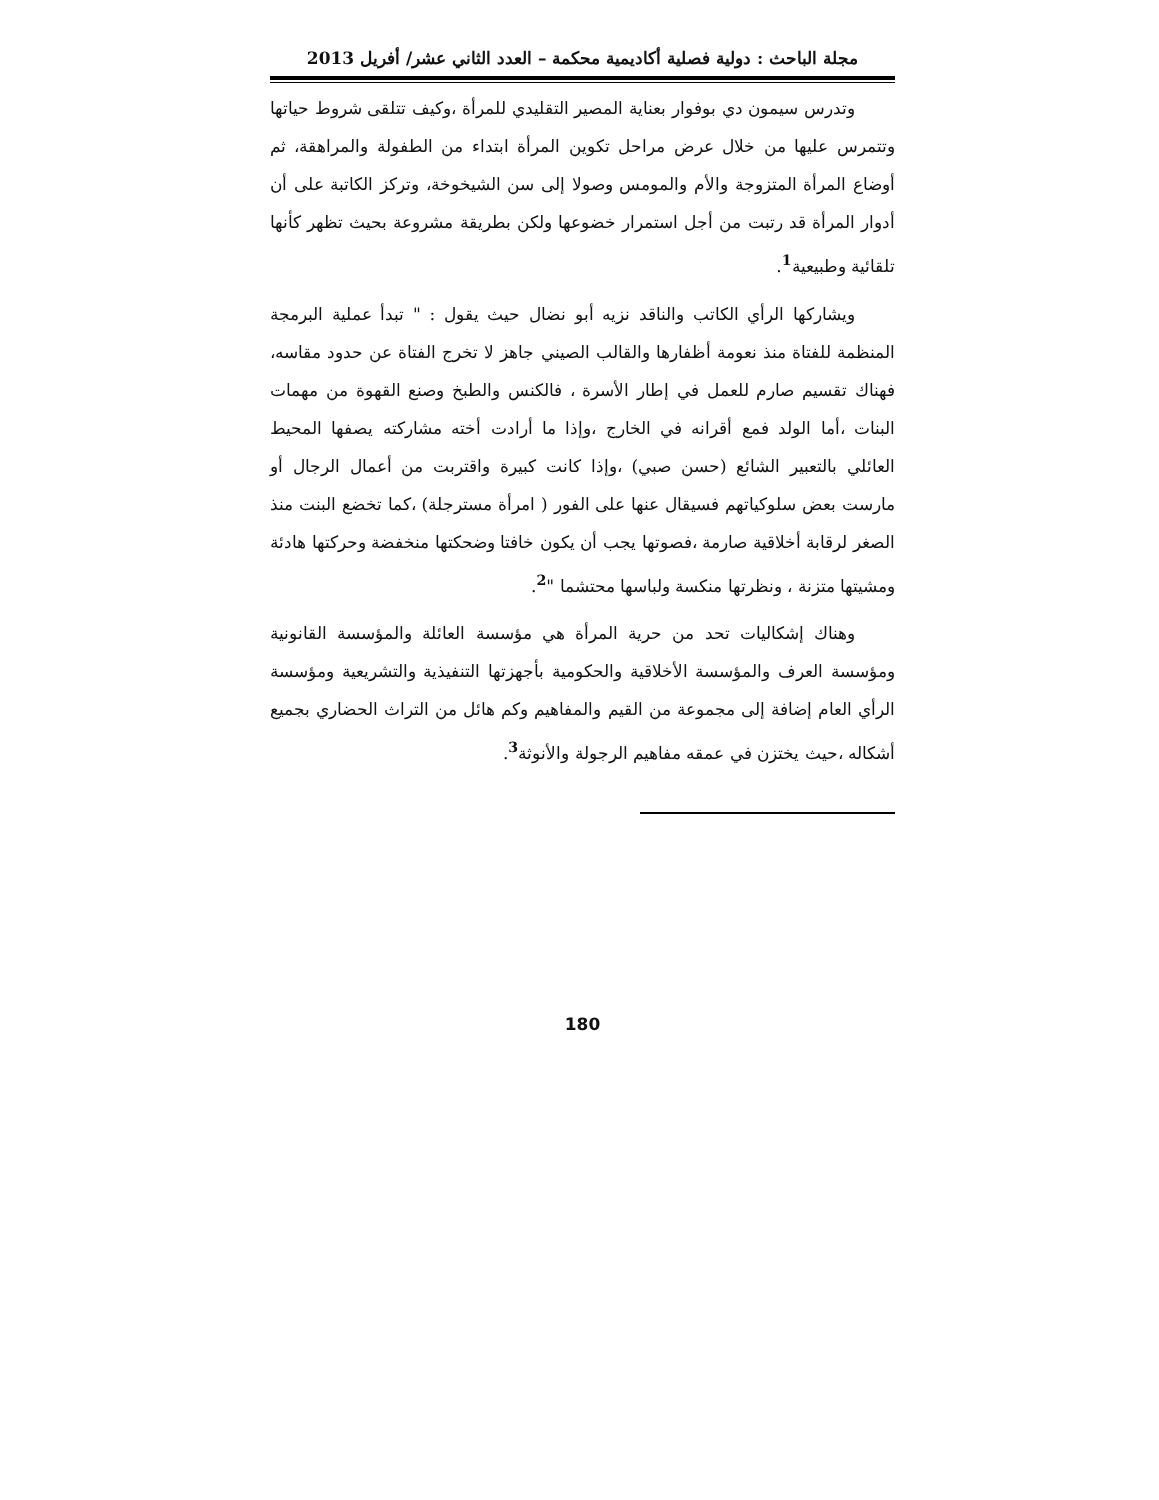مجلة الباحث : دولية فصلية أكاديمية محكمة – العدد الثاني عشر/ أفريل 2013
وتدرس سيمون دي بوفوار بعناية المصير التقليدي للمرأة ،وكيف تتلقى شروط حياتها وتتمرس عليها من خلال عرض مراحل تكوين المرأة ابتداء من الطفولة والمراهقة، ثم أوضاع المرأة المتزوجة والأم والمومس وصولا إلى سن الشيخوخة، وتركز الكاتبة على أن أدوار المرأة قد رتبت من أجل استمرار خضوعها ولكن بطريقة مشروعة بحيث تظهر كأنها تلقائية وطبيعية<sup>1</sup>.
ويشاركها الرأي الكاتب والناقد نزيه أبو نضال حيث يقول : " تبدأ عملية البرمجة المنظمة للفتاة منذ نعومة أظفارها والقالب الصيني جاهز لا تخرج الفتاة عن حدود مقاسه، فهناك تقسيم صارم للعمل في إطار الأسرة ، فالكنس والطبخ وصنع القهوة من مهمات البنات ،أما الولد فمع أقرانه في الخارج ،وإذا ما أرادت أخته مشاركته يصفها المحيط العائلي بالتعبير الشائع (حسن صبي) ،وإذا كانت كبيرة واقتربت من أعمال الرجال أو مارست بعض سلوكياتهم فسيقال عنها على الفور ( امرأة مسترجلة) ،كما تخضع البنت منذ الصغر لرقابة أخلاقية صارمة ،فصوتها يجب أن يكون خافتا وضحكتها منخفضة وحركتها هادئة ومشيتها متزنة ، ونظرتها منكسة ولباسها محتشما "<sup>2</sup>.
وهناك إشكاليات تحد من حرية المرأة هي مؤسسة العائلة والمؤسسة القانونية ومؤسسة العرف والمؤسسة الأخلاقية والحكومية بأجهزتها التنفيذية والتشريعية ومؤسسة الرأي العام إضافة إلى مجموعة من القيم والمفاهيم وكم هائل من التراث الحضاري بجميع أشكاله ،حيث يختزن في عمقه مفاهيم الرجولة والأنوثة<sup>3</sup>.
180